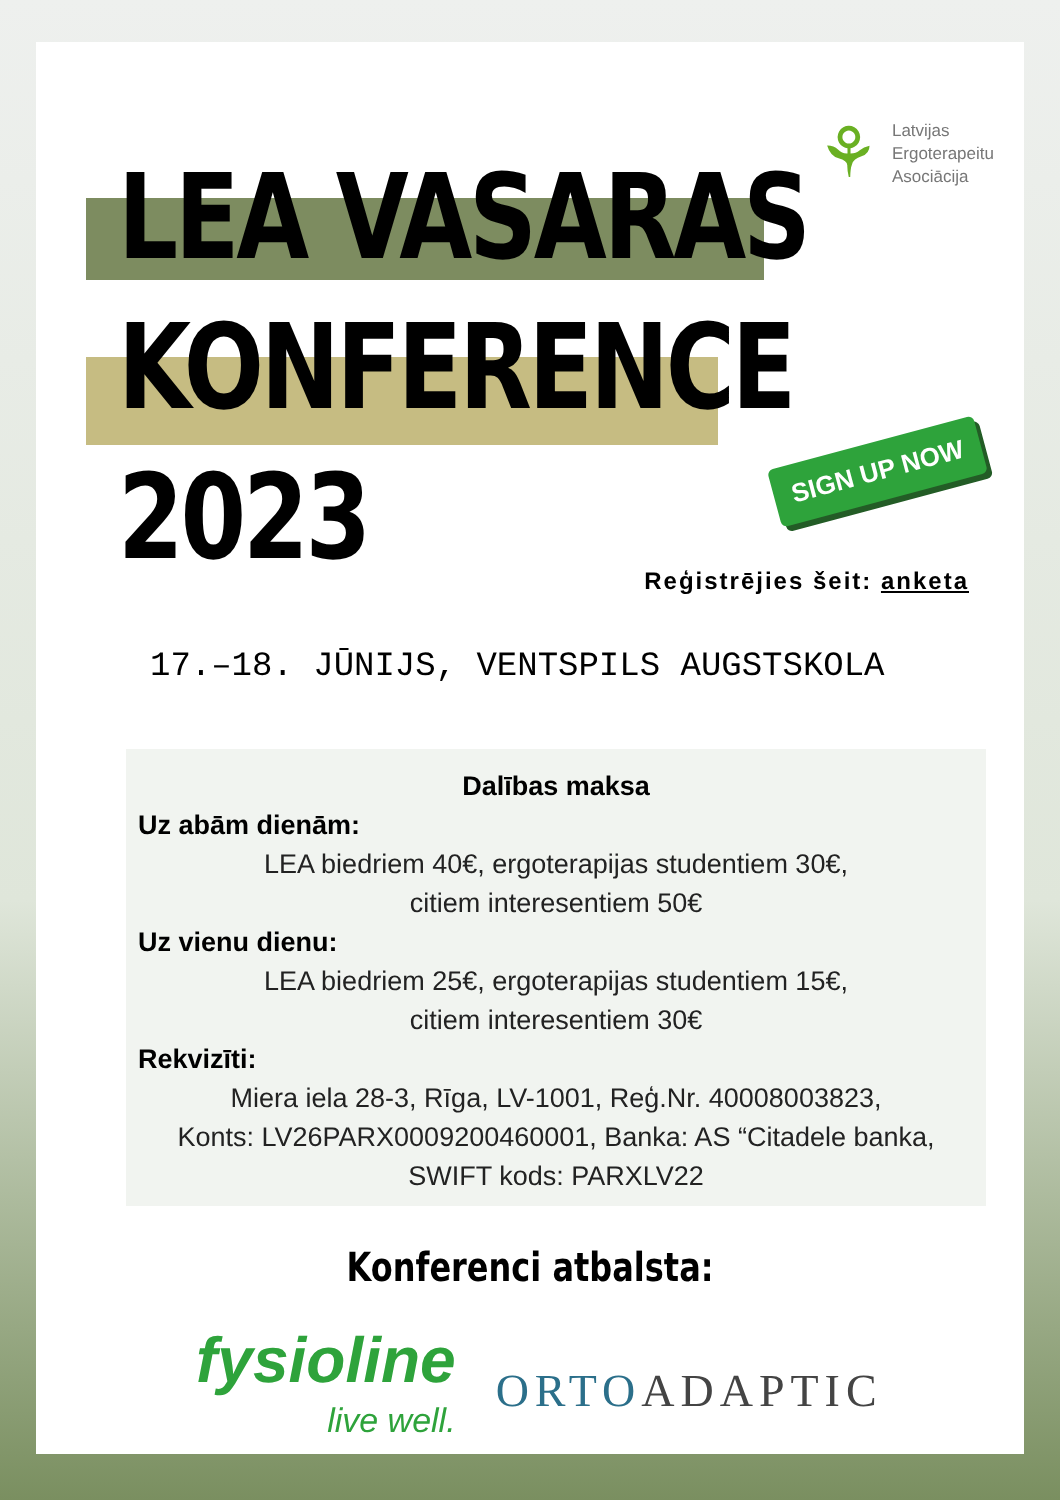⚘
Latvijas
Ergoterapeitu
Asociācija
LEA VASARAS
KONFERENCE
2023
SIGN UP NOW
Reģistrējies šeit: anketa
17.–18. JŪNIJS, VENTSPILS AUGSTSKOLA
Dalības maksa
Uz abām dienām:
LEA biedriem 40€, ergoterapijas studentiem 30€,
citiem interesentiem 50€
Uz vienu dienu:
LEA biedriem 25€, ergoterapijas studentiem 15€,
citiem interesentiem 30€
Rekvizīti:
Miera iela 28-3, Rīga, LV-1001, Reģ.Nr. 40008003823,
Konts: LV26PARX0009200460001, Banka: AS “Citadele banka, SWIFT kods: PARXLV22
Konferenci atbalsta:
fysioline
live well.
ORTOADAPTIC